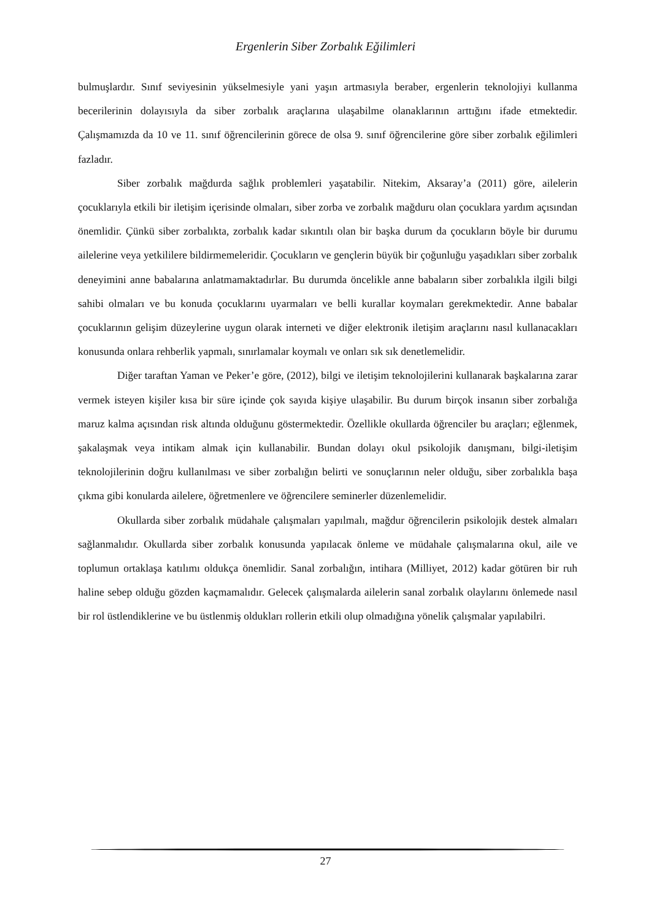Ergenlerin Siber Zorbalık Eğilimleri
bulmuşlardır. Sınıf seviyesinin yükselmesiyle yani yaşın artmasıyla beraber, ergenlerin teknolojiyi kullanma becerilerinin dolayısıyla da siber zorbalık araçlarına ulaşabilme olanaklarının arttığını ifade etmektedir. Çalışmamızda da 10 ve 11. sınıf öğrencilerinin görece de olsa 9. sınıf öğrencilerine göre siber zorbalık eğilimleri fazladır.
Siber zorbalık mağdurda sağlık problemleri yaşatabilir. Nitekim, Aksaray’a (2011) göre, ailelerin çocuklarıyla etkili bir iletişim içerisinde olmaları, siber zorba ve zorbalık mağduru olan çocuklara yardım açısından önemlidir. Çünkü siber zorbalıkta, zorbalık kadar sıkıntılı olan bir başka durum da çocukların böyle bir durumu ailelerine veya yetkililere bildirmemeleridir. Çocukların ve gençlerin büyük bir çoğunluğu yaşadıkları siber zorbalık deneyimini anne babalarına anlatmamaktadırlar. Bu durumda öncelikle anne babaların siber zorbalıkla ilgili bilgi sahibi olmaları ve bu konuda çocuklarını uyarmaları ve belli kurallar koymaları gerekmektedir. Anne babalar çocuklarının gelişim düzeylerine uygun olarak interneti ve diğer elektronik iletişim araçlarını nasıl kullanacakları konusunda onlara rehberlik yapmalı, sınırlamalar koymalı ve onları sık sık denetlemelidir.
Diğer taraftan Yaman ve Peker’e göre, (2012), bilgi ve iletişim teknolojilerini kullanarak başkalarına zarar vermek isteyen kişiler kısa bir süre içinde çok sayıda kişiye ulaşabilir. Bu durum birçok insanın siber zorbalığa maruz kalma açısından risk altında olduğunu göstermektedir. Özellikle okullarda öğrenciler bu araçları; eğlenmek, şakalaşmak veya intikam almak için kullanabilir. Bundan dolayı okul psikolojik danışmanı, bilgi-iletişim teknolojilerinin doğru kullanılması ve siber zorbalığın belirti ve sonuçlarının neler olduğu, siber zorbalıkla başa çıkma gibi konularda ailelere, öğretmenlere ve öğrencilere seminerler düzenlemelidir.
Okullarda siber zorbalık müdahale çalışmaları yapılmalı, mağdur öğrencilerin psikolojik destek almaları sağlanmalıdır. Okullarda siber zorbalık konusunda yapılacak önleme ve müdahale çalışmalarına okul, aile ve toplumun ortaklaşa katılımı oldukça önemlidir. Sanal zorbalığın, intihara (Milliyet, 2012) kadar götüren bir ruh haline sebep olduğu gözden kaçmamalıdır. Gelecek çalışmalarda ailelerin sanal zorbalık olaylarını önlemede nasıl bir rol üstlendiklerine ve bu üstlenmiş oldukları rollerin etkili olup olmadığına yönelik çalışmalar yapılabilri.
27